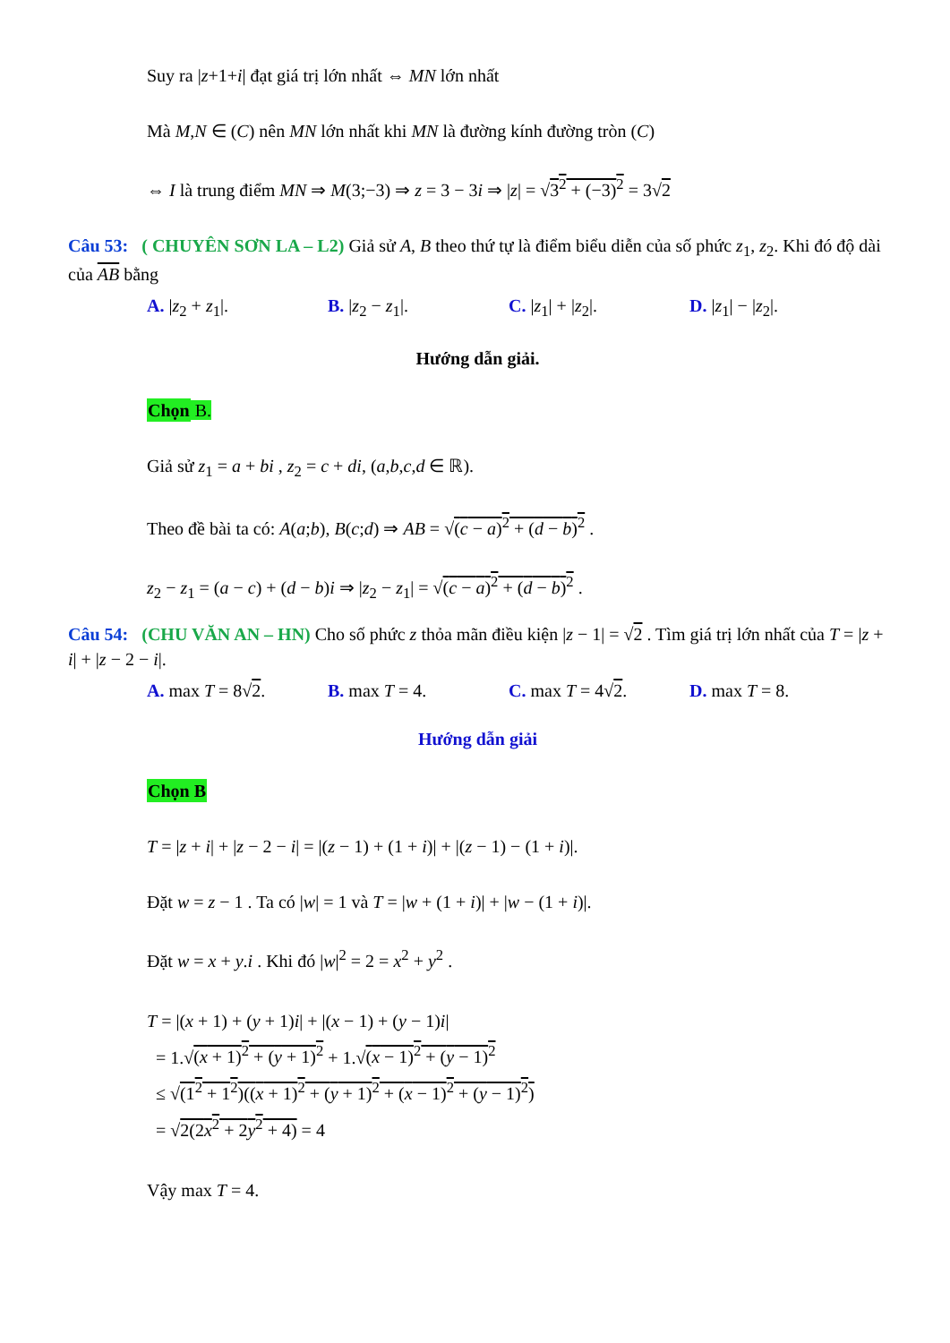Suy ra |z+1+i| đạt giá trị lớn nhất ⇔ MN lớn nhất
Mà M,N ∈ (C) nên MN lớn nhất khi MN là đường kính đường tròn (C)
⇔ I là trung điểm MN ⇒ M(3;−3) ⇒ z = 3 − 3i ⇒ |z| = √3<sup>2</sup> + (−3)<sup>2</sup> = 3√2
Câu 53: ( CHUYÊN SƠN LA – L2) Giả sử A, B theo thứ tự là điểm biểu diễn của số phức z<sub>1</sub>, z<sub>2</sub>. Khi đó độ dài của AB bằng
A. |z<sub>2</sub> + z<sub>1</sub>|. B. |z<sub>2</sub> − z<sub>1</sub>|. C. |z<sub>1</sub>| + |z<sub>2</sub>|. D. |z<sub>1</sub>| − |z<sub>2</sub>|.
Hướng dẫn giải.
Chọn B.
Giả sử z<sub>1</sub> = a + bi , z<sub>2</sub> = c + di, (a,b,c,d ∈ ℝ).
Theo đề bài ta có: A(a;b), B(c;d) ⇒ AB = √(c − a)<sup>2</sup> + (d − b)<sup>2</sup> .
z<sub>2</sub> − z<sub>1</sub> = (a − c) + (d − b)i ⇒ |z<sub>2</sub> − z<sub>1</sub>| = √(c − a)<sup>2</sup> + (d − b)<sup>2</sup> .
Câu 54: (CHU VĂN AN – HN) Cho số phức z thỏa mãn điều kiện |z − 1| = √2 . Tìm giá trị lớn nhất của T = |z + i| + |z − 2 − i|.
A. max T = 8√2. B. max T = 4. C. max T = 4√2. D. max T = 8.
Hướng dẫn giải
Chọn B
T = |z + i| + |z − 2 − i| = |(z − 1) + (1 + i)| + |(z − 1) − (1 + i)|.
Đặt w = z − 1 . Ta có |w| = 1 và T = |w + (1 + i)| + |w − (1 + i)|.
Đặt w = x + y.i . Khi đó |w|<sup>2</sup> = 2 = x<sup>2</sup> + y<sup>2</sup> .
T = |(x + 1) + (y + 1)i| + |(x − 1) + (y − 1)i|
= 1.√(x + 1)<sup>2</sup> + (y + 1)<sup>2</sup> + 1.√(x − 1)<sup>2</sup> + (y − 1)<sup>2</sup>
≤ √(1<sup>2</sup> + 1<sup>2</sup>)((x + 1)<sup>2</sup> + (y + 1)<sup>2</sup> + (x − 1)<sup>2</sup> + (y − 1)<sup>2</sup>)
= √2(2x<sup>2</sup> + 2y<sup>2</sup> + 4) = 4
Vậy max T = 4.